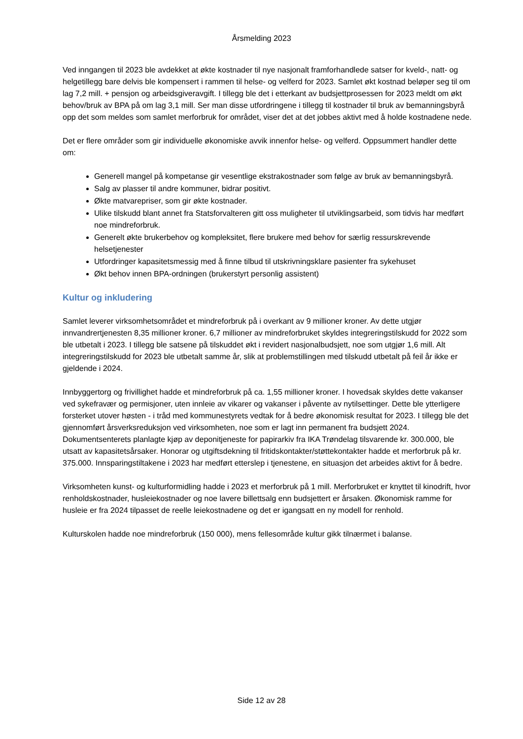Årsmelding 2023
Ved inngangen til 2023 ble avdekket at økte kostnader til nye nasjonalt framforhandlede satser for kveld-, natt- og helgetillegg bare delvis ble kompensert i rammen til helse- og velferd for 2023. Samlet økt kostnad beløper seg til om lag 7,2 mill. + pensjon og arbeidsgiveravgift. I tillegg ble det i etterkant av budsjettprosessen for 2023 meldt om økt behov/bruk av BPA på om lag 3,1 mill. Ser man disse utfordringene i tillegg til kostnader til bruk av bemanningsbyrå opp det som meldes som samlet merforbruk for området, viser det at det jobbes aktivt med å holde kostnadene nede.
Det er flere områder som gir individuelle økonomiske avvik innenfor helse- og velferd. Oppsummert handler dette om:
Generell mangel på kompetanse gir vesentlige ekstrakostnader som følge av bruk av bemanningsbyrå.
Salg av plasser til andre kommuner, bidrar positivt.
Økte matvarepriser, som gir økte kostnader.
Ulike tilskudd blant annet fra Statsforvalteren gitt oss muligheter til utviklingsarbeid, som tidvis har medført noe mindreforbruk.
Generelt økte brukerbehov og kompleksitet, flere brukere med behov for særlig ressurskrevende helsetjenester
Utfordringer kapasitetsmessig med å finne tilbud til utskrivningsklare pasienter fra sykehuset
Økt behov innen BPA-ordningen (brukerstyrt personlig assistent)
Kultur og inkludering
Samlet leverer virksomhetsområdet et mindreforbruk på i overkant av 9 millioner kroner. Av dette utgjør innvandrertjenesten 8,35 millioner kroner. 6,7 millioner av mindreforbruket skyldes integreringstilskudd for 2022 som ble utbetalt i 2023. I tillegg ble satsene på tilskuddet økt i revidert nasjonalbudsjett, noe som utgjør 1,6 mill. Alt integreringstilskudd for 2023 ble utbetalt samme år, slik at problemstillingen med tilskudd utbetalt på feil år ikke er gjeldende i 2024.
Innbyggertorg og frivillighet hadde et mindreforbruk på ca. 1,55 millioner kroner. I hovedsak skyldes dette vakanser ved sykefravær og permisjoner, uten innleie av vikarer og vakanser i påvente av nytilsettinger. Dette ble ytterligere forsterket utover høsten - i tråd med kommunestyrets vedtak for å bedre økonomisk resultat for 2023. I tillegg ble det gjennomført årsverksreduksjon ved virksomheten, noe som er lagt inn permanent fra budsjett 2024. Dokumentsenterets planlagte kjøp av deponitjeneste for papirarkiv fra IKA Trøndelag tilsvarende kr. 300.000, ble utsatt av kapasitetsårsaker. Honorar og utgiftsdekning til fritidskontakter/støttekontakter hadde et merforbruk på kr. 375.000. Innsparingstiltakene i 2023 har medført etterslep i tjenestene, en situasjon det arbeides aktivt for å bedre.
Virksomheten kunst- og kulturformidling hadde i 2023 et merforbruk på 1 mill. Merforbruket er knyttet til kinodrift, hvor renholdskostnader, husleiekostnader og noe lavere billettsalg enn budsjettert er årsaken. Økonomisk ramme for husleie er fra 2024 tilpasset de reelle leiekostnadene og det er igangsatt en ny modell for renhold.
Kulturskolen hadde noe mindreforbruk (150 000), mens fellesområde kultur gikk tilnærmet i balanse.
Side 12 av 28